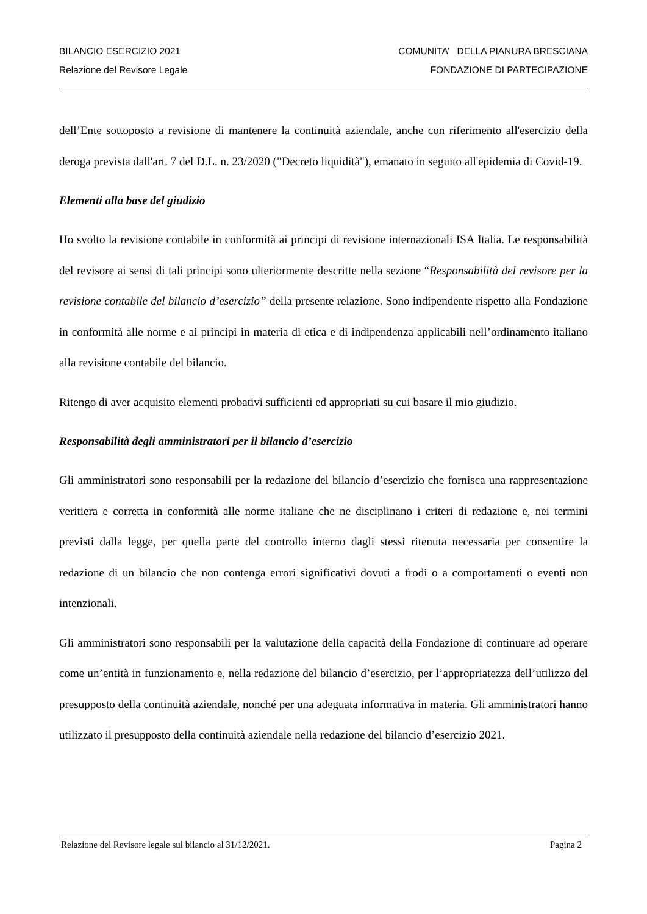BILANCIO ESERCIZIO 2021
Relazione del Revisore Legale
COMUNITA’ DELLA PIANURA BRESCIANA
FONDAZIONE DI PARTECIPAZIONE
dell’Ente sottoposto a revisione di mantenere la continuità aziendale, anche con riferimento all'esercizio della deroga prevista dall'art. 7 del D.L. n. 23/2020 ("Decreto liquidità"), emanato in seguito all'epidemia di Covid-19.
Elementi alla base del giudizio
Ho svolto la revisione contabile in conformità ai principi di revisione internazionali ISA Italia. Le responsabilità del revisore ai sensi di tali principi sono ulteriormente descritte nella sezione “Responsabilità del revisore per la revisione contabile del bilancio d’esercizio” della presente relazione. Sono indipendente rispetto alla Fondazione in conformità alle norme e ai principi in materia di etica e di indipendenza applicabili nell’ordinamento italiano alla revisione contabile del bilancio.
Ritengo di aver acquisito elementi probativi sufficienti ed appropriati su cui basare il mio giudizio.
Responsabilità degli amministratori per il bilancio d’esercizio
Gli amministratori sono responsabili per la redazione del bilancio d’esercizio che fornisca una rappresentazione veritiera e corretta in conformità alle norme italiane che ne disciplinano i criteri di redazione e, nei termini previsti dalla legge, per quella parte del controllo interno dagli stessi ritenuta necessaria per consentire la redazione di un bilancio che non contenga errori significativi dovuti a frodi o a comportamenti o eventi non intenzionali.
Gli amministratori sono responsabili per la valutazione della capacità della Fondazione di continuare ad operare come un’entità in funzionamento e, nella redazione del bilancio d’esercizio, per l’appropriatezza dell’utilizzo del presupposto della continuità aziendale, nonché per una adeguata informativa in materia. Gli amministratori hanno utilizzato il presupposto della continuità aziendale nella redazione del bilancio d’esercizio 2021.
Relazione del Revisore legale sul bilancio al 31/12/2021. Pagina 2